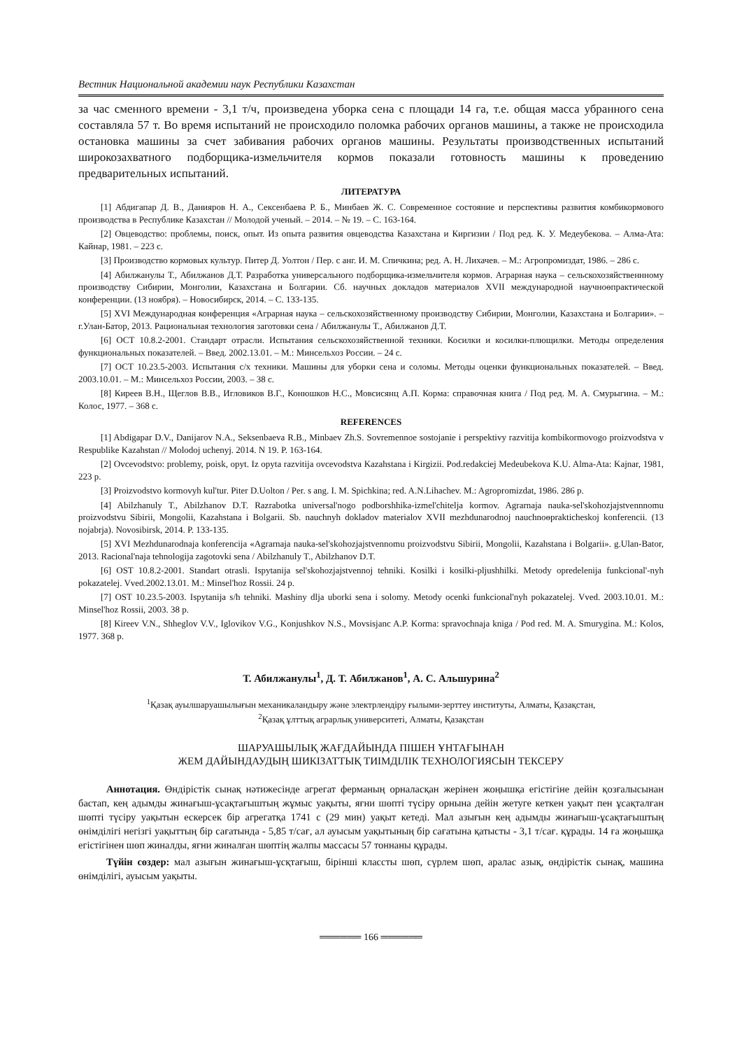Вестник Национальной академии наук Республики Казахстан
за час сменного времени - 3,1 т/ч, произведена уборка сена с площади 14 га, т.е. общая масса убранного сена составляла 57 т. Во время испытаний не происходило поломка рабочих органов машины, а также не происходила остановка машины за счет забивания рабочих органов машины. Результаты производственных испытаний широкозахватного подборщика-измельчителя кормов показали готовность машины к проведению предварительных испытаний.
ЛИТЕРАТУРА
[1] Абдигапар Д. В., Данияров Н. А., Сексенбаева Р. Б., Минбаев Ж. С. Современное состояние и перспективы развития комбикормового производства в Республике Казахстан // Молодой ученый. – 2014. – № 19. – С. 163-164.
[2] Овцеводство: проблемы, поиск, опыт. Из опыта развития овцеводства Казахстана и Киргизии / Под ред. К. У. Медеубекова. – Алма-Ата: Кайнар, 1981. – 223 с.
[3] Производство кормовых культур. Питер Д. Уолтон / Пер. с анг. И. М. Спичкина; ред. А. Н. Лихачев. – М.: Агропромиздат, 1986. – 286 с.
[4] Абилжанулы Т., Абилжанов Д.Т. Разработка универсального подборщика-измельчителя кормов. Аграрная наука – сельскохозяйственнному производству Сибирии, Монголии, Казахстана и Болгарии. Сб. научных докладов материалов XVII международной научноөпрактической конференции. (13 ноября). – Новосибирск, 2014. – С. 133-135.
[5] XVI Международная конференция «Аграрная наука – сельскохозяйственному производству Сибирии, Монголии, Казахстана и Болгарии». – г.Улан-Батор, 2013. Рациональная технология заготовки сена / Абилжанулы Т., Абилжанов Д.Т.
[6] ОСТ 10.8.2-2001. Стандарт отрасли. Испытания сельскохозяйственной техники. Косилки и косилки-плющилки. Методы определения функциональных показателей. – Введ. 2002.13.01. – М.: Минсельхоз России. – 24 с.
[7] ОСТ 10.23.5-2003. Испытания с/х техники. Машины для уборки сена и соломы. Методы оценки функциональных показателей. – Введ. 2003.10.01. – М.: Минсельхоз России, 2003. – 38 с.
[8] Киреев В.Н., Щеглов В.В., Игловиков В.Г., Конюшков Н.С., Мовсисянц А.П. Корма: справочная книга / Под ред. М. А. Смурыгина. – М.: Колос, 1977. – 368 с.
REFERENCES
[1] Abdigapar D.V., Danijarov N.A., Seksenbaeva R.B., Minbaev Zh.S. Sovremennoe sostojanie i perspektivy razvitija kombikormovogo proizvodstva v Respublike Kazahstan // Molodoj uchenyj. 2014. N 19. P. 163-164.
[2] Ovcevodstvo: problemy, poisk, opyt. Iz opyta razvitija ovcevodstva Kazahstana i Kirgizii. Pod.redakciej Medeubekova K.U. Alma-Ata: Kajnar, 1981, 223 p.
[3] Proizvodstvo kormovyh kul'tur. Piter D.Uolton / Per. s ang. I. M. Spichkina; red. A.N.Lihachev. M.: Agropromizdat, 1986. 286 p.
[4] Abilzhanuly T., Abilzhanov D.T. Razrabotka universal'nogo podborshhika-izmel'chitelja kormov. Agrarnaja nauka-sel'skohozjajstvennnomu proizvodstvu Sibirii, Mongolii, Kazahstana i Bolgarii. Sb. nauchnyh dokladov materialov XVII mezhdunarodnoj nauchnoөprakticheskoj konferencii. (13 nojabrja). Novosibirsk, 2014. P. 133-135.
[5] XVI Mezhdunarodnaja konferencija «Agrarnaja nauka-sel'skohozjajstvennomu proizvodstvu Sibirii, Mongolii, Kazahstana i Bolgarii». g.Ulan-Bator, 2013. Racional'naja tehnologija zagotovki sena / Abilzhanuly T., Abilzhanov D.T.
[6] OST 10.8.2-2001. Standart otrasli. Ispytanija sel'skohozjajstvennoj tehniki. Kosilki i kosilki-pljushhilki. Metody opredelenija funkcional'-nyh pokazatelej. Vved.2002.13.01. M.: Minsel'hoz Rossii. 24 p.
[7] OST 10.23.5-2003. Ispytanija s/h tehniki. Mashiny dlja uborki sena i solomy. Metody ocenki funkcional'nyh pokazatelej. Vved. 2003.10.01. M.: Minsel'hoz Rossii, 2003. 38 p.
[8] Kireev V.N., Shheglov V.V., Iglovikov V.G., Konjushkov N.S., Movsisjanc A.P. Korma: spravochnaja kniga / Pod red. M. A. Smurygina. M.: Kolos, 1977. 368 p.
Т. Абилжанулы<sup>1</sup>, Д. Т. Абилжанов<sup>1</sup>, А. С. Альшурина<sup>2</sup>
<sup>1</sup> Қазақ ауылшаруашылығын механикаландыру және электрлендіру ғылыми-зерттеу институты, Алматы, Қазақстан,
<sup>2</sup> Қазақ ұлттық аграрлық университеті, Алматы, Қазақстан
ШАРУАШЫЛЫҚ ЖАҒДАЙЫНДА ПІШЕН ҰНТАҒЫНАН
ЖЕМ ДАЙЫНДАУДЫҢ ШИКІЗАТТЫҚ ТИІМДІЛІК ТЕХНОЛОГИЯСЫН ТЕКСЕРУ
Аннотация. Өндірістік сынақ нәтижесінде агрегат ферманың орналасқан жерінен жоңышқа егістігіне дейін қозғалысынан бастап, кең адымды жинағыш-ұсақтағыштың жұмыс уақыты, яғни шөпті түсіру орнына дейін жетуге кеткен уақыт пен ұсақталған шөпті түсіру уақытын ескерсек бір агрегатқа 1741 с (29 мин) уақыт кетеді. Мал азығын кең адымды жинағыш-ұсақтағыштың өнімділігі негізгі уақыттың бір сағатында - 5,85 т/сағ, ал ауысым уақытының бір сағатына қатысты - 3,1 т/сағ. құрады. 14 ға жоңышқа егістігінен шөп жиналды, яғни жиналған шөптің жалпы массасы 57 тоннаны құрады.
Түйін сөздер: мал азығын жинағыш-ұсқтағыш, бірінші класcты шөп, сүрлем шөп, аралас азық, өндірістік сынақ, машина өнімділігі, ауысым уақыты.
══════ 166 ══════